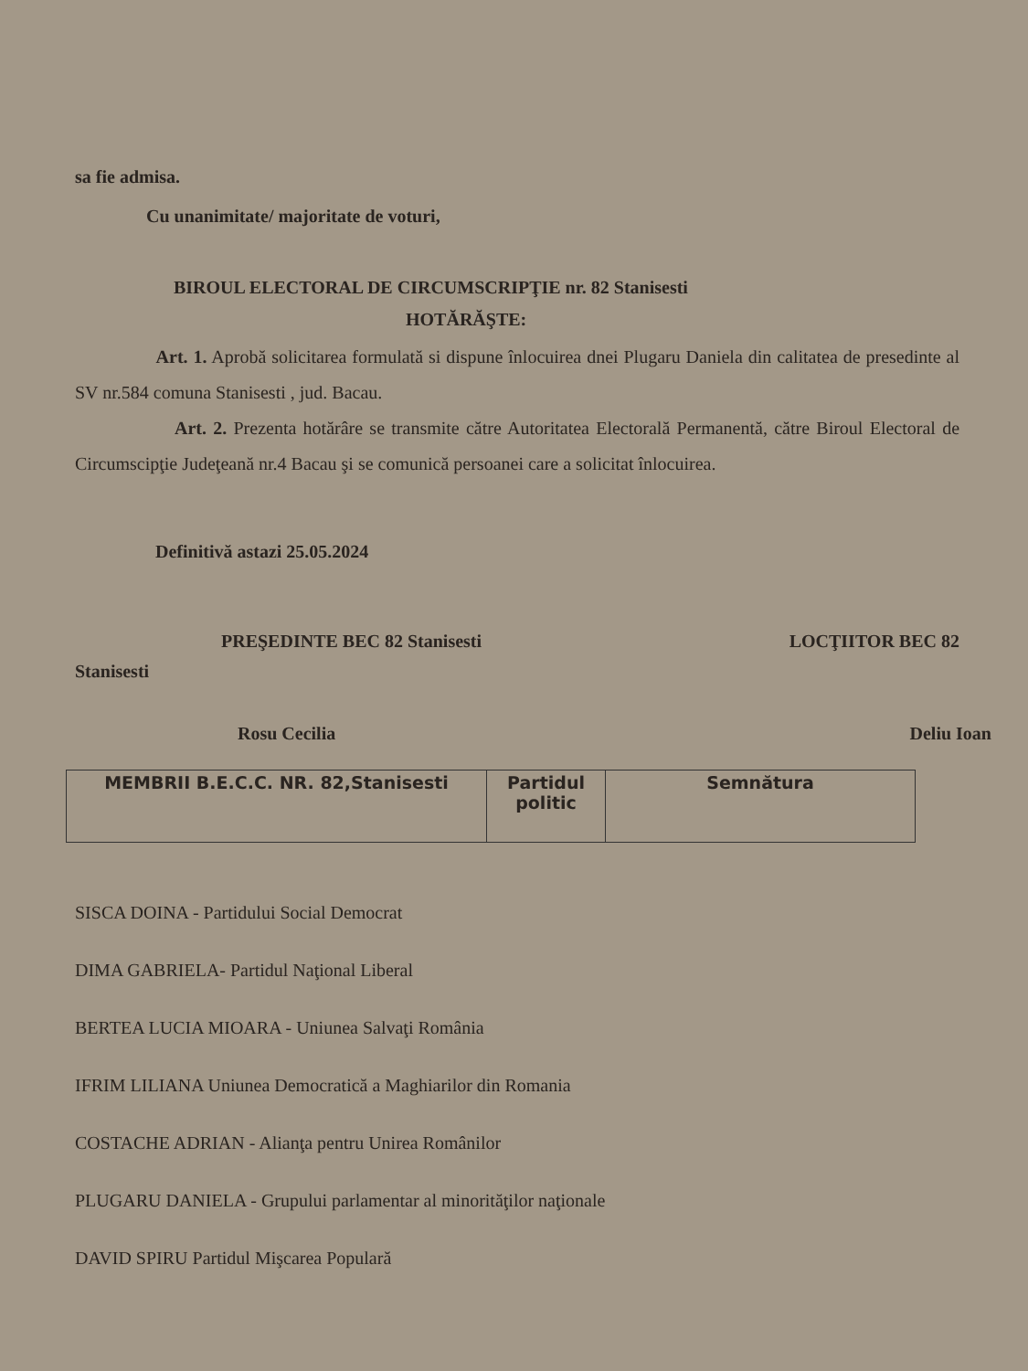sa fie admisa.
Cu unanimitate/ majoritate de voturi,
BIROUL ELECTORAL DE CIRCUMSCRIPŢIE nr. 82 Stanisesti
HOTĂRĂŞTE:
Art. 1. Aprobă solicitarea formulată si dispune înlocuirea dnei Plugaru Daniela din calitatea de presedinte al SV nr.584 comuna Stanisesti , jud. Bacau.
Art. 2. Prezenta hotărâre se transmite către Autoritatea Electorală Permanentă, către Biroul Electoral de Circumscipţie Judeţeană nr.4 Bacau şi se comunică persoanei care a solicitat înlocuirea.
Definitivă astazi 25.05.2024
PREŞEDINTE BEC 82 Stanisesti LOCŢIITOR BEC 82
Stanisesti
Rosu Cecilia Deliu Ioan
| MEMBRII B.E.C.C. NR. 82,Stanisesti | Partidul politic | Semnătura |
SISCA DOINA - Partidului Social Democrat
DIMA GABRIELA- Partidul Naţional Liberal
BERTEA LUCIA MIOARA - Uniunea Salvaţi România
IFRIM LILIANA Uniunea Democratică a Maghiarilor din Romania
COSTACHE ADRIAN - Alianţa pentru Unirea Românilor
PLUGARU DANIELA - Grupului parlamentar al minorităţilor naţionale
DAVID SPIRU Partidul Mişcarea Populară